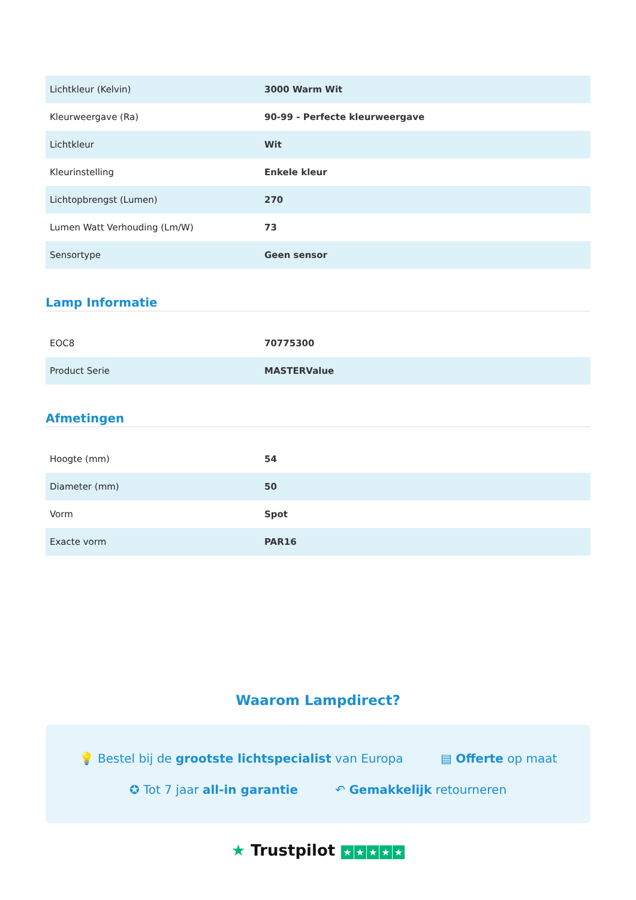| Lichtkleur (Kelvin) | 3000 Warm Wit |
| Kleurweergave (Ra) | 90-99 - Perfecte kleurweergave |
| Lichtkleur | Wit |
| Kleurinstelling | Enkele kleur |
| Lichtopbrengst (Lumen) | 270 |
| Lumen Watt Verhouding (Lm/W) | 73 |
| Sensortype | Geen sensor |
Lamp Informatie
| EOC8 | 70775300 |
| Product Serie | MASTERValue |
Afmetingen
| Hoogte (mm) | 54 |
| Diameter (mm) | 50 |
| Vorm | Spot |
| Exacte vorm | PAR16 |
Waarom Lampdirect?
💡 Bestel bij de grootste lichtspecialist van Europa ▤ Offerte op maat
✪ Tot 7 jaar all-in garantie ↶ Gemakkelijk retourneren
★ Trustpilot ★ ★ ★ ★ ★